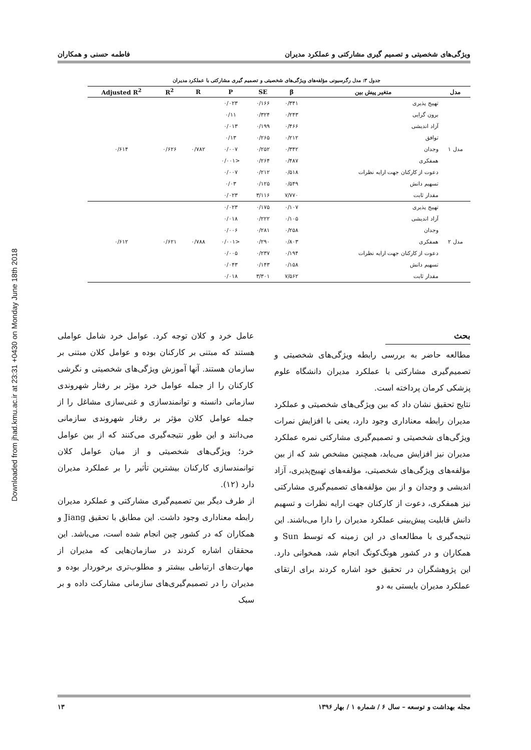Downloaded from jhad.kmu.ac.ir at 23:31 +0430 on Monday June 18th 2018
ویژگی‌های شخصیتی و تصمیم گیری مشارکتی و عملکرد مدیران فاطمه حسنی و همکاران
جدول ۳: مدل رگرسیونی مؤلفه‌های ویژگی‌های شخصیتی و تصمیم گیری مشارکتی با عملکرد مدیران
| مدل | متغیر پیش بین | β | SE | P | R | R<sup>2</sup> | Adjusted R<sup>2</sup> |
| --- | --- | --- | --- | --- | --- | --- | --- |
| مدل ۱ | تهییج پذیری | ۰/۳۴۱ | ۰/۱۶۶ | ۰/۰۲۳ | ۰/۷۸۲ | ۰/۶۲۶ | ۰/۶۱۴ |
| | برون گرایی | ۰/۲۴۳ | ۰/۳۲۴ | ۰/۱۱ | | | |
| | آزاد اندیشی | ۰/۴۶۶ | ۰/۱۹۹ | ۰/۰۱۳ | | | |
| | توافق | ۰/۲۱۲ | ۰/۲۶۵ | ۰/۱۳ | | | |
| | وجدان | ۰/۳۴۲ | ۰/۲۵۲ | ۰/۰۰۷ | | | |
| | همفکری | ۰/۴۸۷ | ۰/۲۶۴ | <۰/۰۰۱ | | | |
| | دعوت از کارکنان جهت ارایه نظرات | ۰/۵۱۸ | ۰/۲۱۲ | ۰/۰۰۷ | | | |
| | تسهیم دانش | ۰/۵۴۹ | ۰/۱۲۵ | ۰/۰۳ | | | |
| | مقدار ثابت | ۷/۷۷۰ | ۳/۱۱۶ | ۰/۰۲۳ | | | |
| مدل ۲ | تهییج پذیری | ۰/۱۰۷ | ۰/۱۷۵ | ۰/۰۲۳ | ۰/۷۸۸ | ۰/۶۲۱ | ۰/۶۱۲ |
| | آزاد اندیشی | ۰/۱۰۵ | ۰/۲۲۲ | ۰/۰۱۸ | | | |
| | وجدان | ۰/۲۵۸ | ۰/۲۸۱ | ۰/۰۰۶ | | | |
| | همفکری | ۰/۸۰۳ | ۰/۲۹۰ | <۰/۰۰۱ | | | |
| | دعوت از کارکنان جهت ارایه نظرات | ۰/۱۹۴ | ۰/۲۳۷ | ۰/۰۰۵ | | | |
| | تسهیم دانش | ۰/۱۵۸ | ۰/۱۴۳ | ۰/۰۴۳ | | | |
| | مقدار ثابت | ۷/۵۶۲ | ۳/۳۰۱ | ۰/۰۱۸ | | | |
بحث
مطالعه حاضر به بررسی رابطه ویژگی‌های شخصیتی و تصمیم‌گیری مشارکتی با عملکرد مدیران دانشگاه علوم پزشکی کرمان پرداخته است.
نتایج تحقیق نشان داد که بین ویژگی‌های شخصیتی و عملکرد مدیران رابطه معناداری وجود دارد، یعنی با افزایش نمرات ویژگی‌های شخصیتی و تصمیم‌گیری مشارکتی نمره عملکرد مدیران نیز افزایش می‌یابد، همچنین مشخص شد که از بین مؤلفه‌های ویژگی‌های شخصیتی، مؤلفه‌های تهییج‌پذیری، آزاد اندیشی و وجدان و از بین مؤلفه‌های تصمیم‌گیری مشارکتی نیز همفکری، دعوت از کارکنان جهت ارایه نظرات و تسهیم دانش قابلیت پیش‌بینی عملکرد مدیران را دارا می‌باشند. این نتیجه‌گیری با مطالعه‌ای در این زمینه که توسط Sun و همکاران و در کشور هونگ‌کونگ انجام شد، همخوانی دارد. این پژوهشگران در تحقیق خود اشاره کردند برای ارتقای عملکرد مدیران بایستی به دو
عامل خرد و کلان توجه کرد. عوامل خرد شامل عواملی هستند که مبتنی بر کارکنان بوده و عوامل کلان مبتنی بر سازمان هستند. آنها آموزش ویژگی‌های شخصیتی و نگرشی کارکنان را از جمله عوامل خرد مؤثر بر رفتار شهروندی سازمانی دانسته و توانمندسازی و غنی‌سازی مشاغل را از جمله عوامل کلان مؤثر بر رفتار شهروندی سازمانی می‌دانند و این طور نتیجه‌گیری می‌کنند که از بین عوامل خرد؛ ویژگی‌های شخصیتی و از میان عوامل کلان توانمندسازی کارکنان بیشترین تأثیر را بر عملکرد مدیران دارد (۱۲).
از طرف دیگر بین تصمیم‌گیری مشارکتی و عملکرد مدیران رابطه معناداری وجود داشت. این مطابق با تحقیق Jiang و همکاران که در کشور چین انجام شده است، می‌باشد. این محققان اشاره کردند در سازمان‌هایی که مدیران از مهارت‌های ارتباطی بیشتر و مطلوب‌تری برخوردار بوده و مدیران را در تصمیم‌گیری‌های سازمانی مشارکت داده و بر سبک
مجله بهداشت و توسعه – سال ۶ / شماره ۱ / بهار ۱۳۹۶ ۱۳